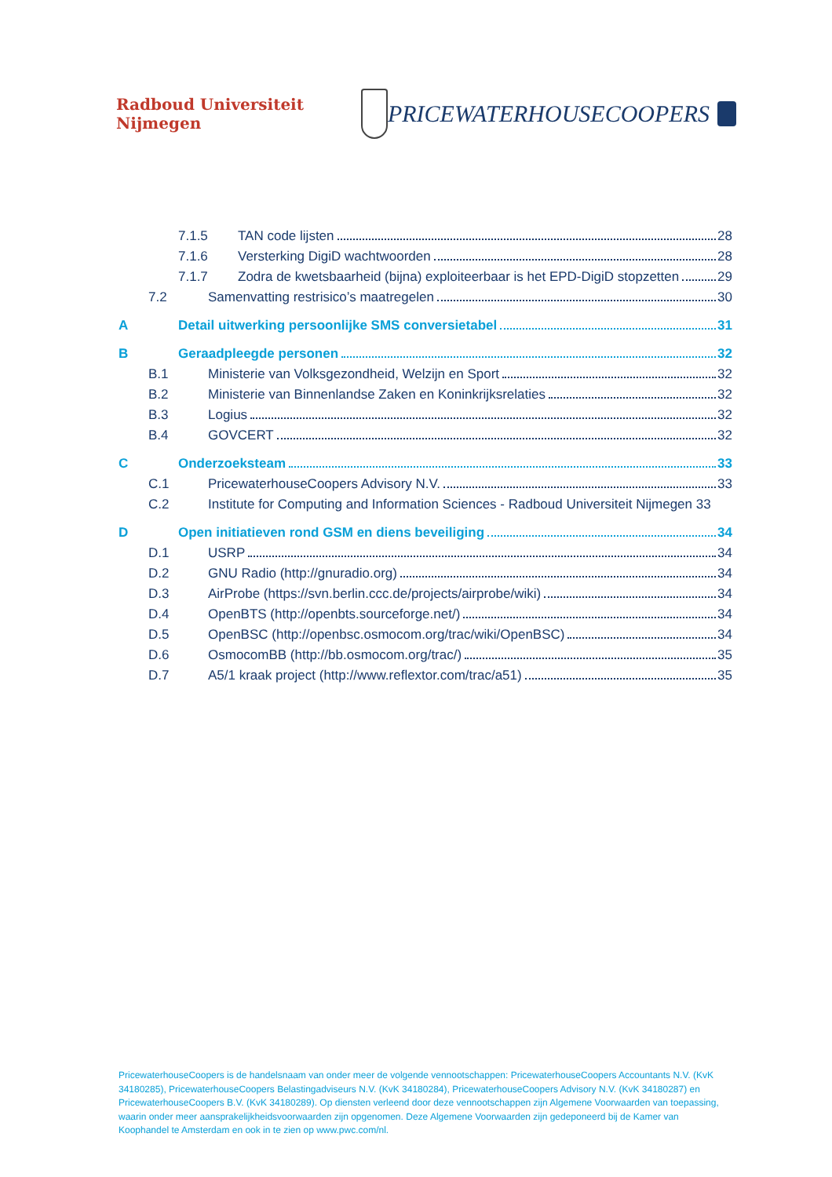Radboud Universiteit Nijmegen
PRICEWATERHOUSECOOPERS
7.1.5 TAN code lijsten 28
7.1.6 Versterking DigiD wachtwoorden 28
7.1.7 Zodra de kwetsbaarheid (bijna) exploiteerbaar is het EPD-DigiD stopzetten 29
7.2 Samenvatting restrisico’s maatregelen 30
A Detail uitwerking persoonlijke SMS conversietabel 31
B Geraadpleegde personen 32
B.1 Ministerie van Volksgezondheid, Welzijn en Sport 32
B.2 Ministerie van Binnenlandse Zaken en Koninkrijksrelaties 32
B.3 Logius 32
B.4 GOVCERT 32
C Onderzoeksteam 33
C.1 PricewaterhouseCoopers Advisory N.V. 33
C.2 Institute for Computing and Information Sciences - Radboud Universiteit Nijmegen 33
D Open initiatieven rond GSM en diens beveiliging 34
D.1 USRP 34
D.2 GNU Radio (http://gnuradio.org) 34
D.3 AirProbe (https://svn.berlin.ccc.de/projects/airprobe/wiki) 34
D.4 OpenBTS (http://openbts.sourceforge.net/) 34
D.5 OpenBSC (http://openbsc.osmocom.org/trac/wiki/OpenBSC) 34
D.6 OsmocomBB (http://bb.osmocom.org/trac/) 35
D.7 A5/1 kraak project (http://www.reflextor.com/trac/a51) 35
PricewaterhouseCoopers is de handelsnaam van onder meer de volgende vennootschappen: PricewaterhouseCoopers Accountants N.V. (KvK 34180285), PricewaterhouseCoopers Belastingadviseurs N.V. (KvK 34180284), PricewaterhouseCoopers Advisory N.V. (KvK 34180287) en PricewaterhouseCoopers B.V. (KvK 34180289). Op diensten verleend door deze vennootschappen zijn Algemene Voorwaarden van toepassing, waarin onder meer aansprakelijkheidsvoorwaarden zijn opgenomen. Deze Algemene Voorwaarden zijn gedeponeerd bij de Kamer van Koophandel te Amsterdam en ook in te zien op www.pwc.com/nl.